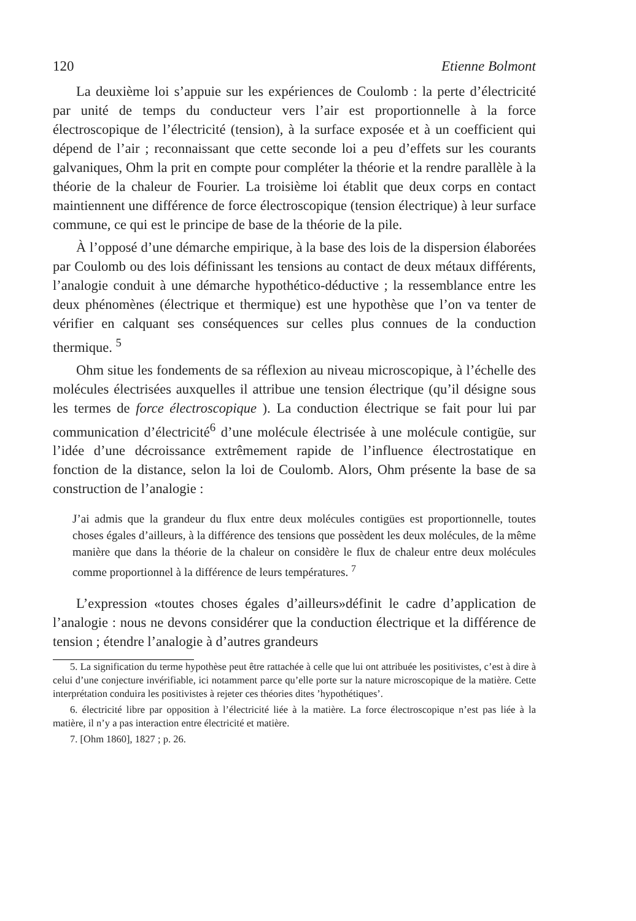120 Etienne Bolmont
La deuxième loi s’appuie sur les expériences de Coulomb : la perte d’électricité par unité de temps du conducteur vers l’air est proportionnelle à la force électroscopique de l’électricité (tension), à la surface exposée et à un coefficient qui dépend de l’air ; reconnaissant que cette seconde loi a peu d’effets sur les courants galvaniques, Ohm la prit en compte pour compléter la théorie et la rendre parallèle à la théorie de la chaleur de Fourier. La troisième loi établit que deux corps en contact maintiennent une différence de force électroscopique (tension électrique) à leur surface commune, ce qui est le principe de base de la théorie de la pile.
À l’opposé d’une démarche empirique, à la base des lois de la dispersion élaborées par Coulomb ou des lois définissant les tensions au contact de deux métaux différents, l’analogie conduit à une démarche hypothético-déductive ; la ressemblance entre les deux phénomènes (électrique et thermique) est une hypothèse que l’on va tenter de vérifier en calquant ses conséquences sur celles plus connues de la conduction thermique. <sup>5</sup>
Ohm situe les fondements de sa réflexion au niveau microscopique, à l’échelle des molécules électrisées auxquelles il attribue une tension électrique (qu’il désigne sous les termes de force électroscopique ). La conduction électrique se fait pour lui par communication d’électricité<sup>6</sup> d’une molécule électrisée à une molécule contigüe, sur l’idée d’une décroissance extrêmement rapide de l’influence électrostatique en fonction de la distance, selon la loi de Coulomb. Alors, Ohm présente la base de sa construction de l’analogie :
J’ai admis que la grandeur du flux entre deux molécules contigües est proportionnelle, toutes choses égales d’ailleurs, à la différence des tensions que possèdent les deux molécules, de la même manière que dans la théorie de la chaleur on considère le flux de chaleur entre deux molécules comme proportionnel à la différence de leurs températures. <sup>7</sup>
L’expression «toutes choses égales d’ailleurs»définit le cadre d’application de l’analogie : nous ne devons considérer que la conduction électrique et la différence de tension ; étendre l’analogie à d’autres grandeurs
5. La signification du terme hypothèse peut être rattachée à celle que lui ont attribuée les positivistes, c’est à dire à celui d’une conjecture invérifiable, ici notamment parce qu’elle porte sur la nature microscopique de la matière. Cette interprétation conduira les positivistes à rejeter ces théories dites ’hypothétiques’.
6. électricité libre par opposition à l’électricité liée à la matière. La force électroscopique n’est pas liée à la matière, il n’y a pas interaction entre électricité et matière.
7. [Ohm 1860], 1827 ; p. 26.